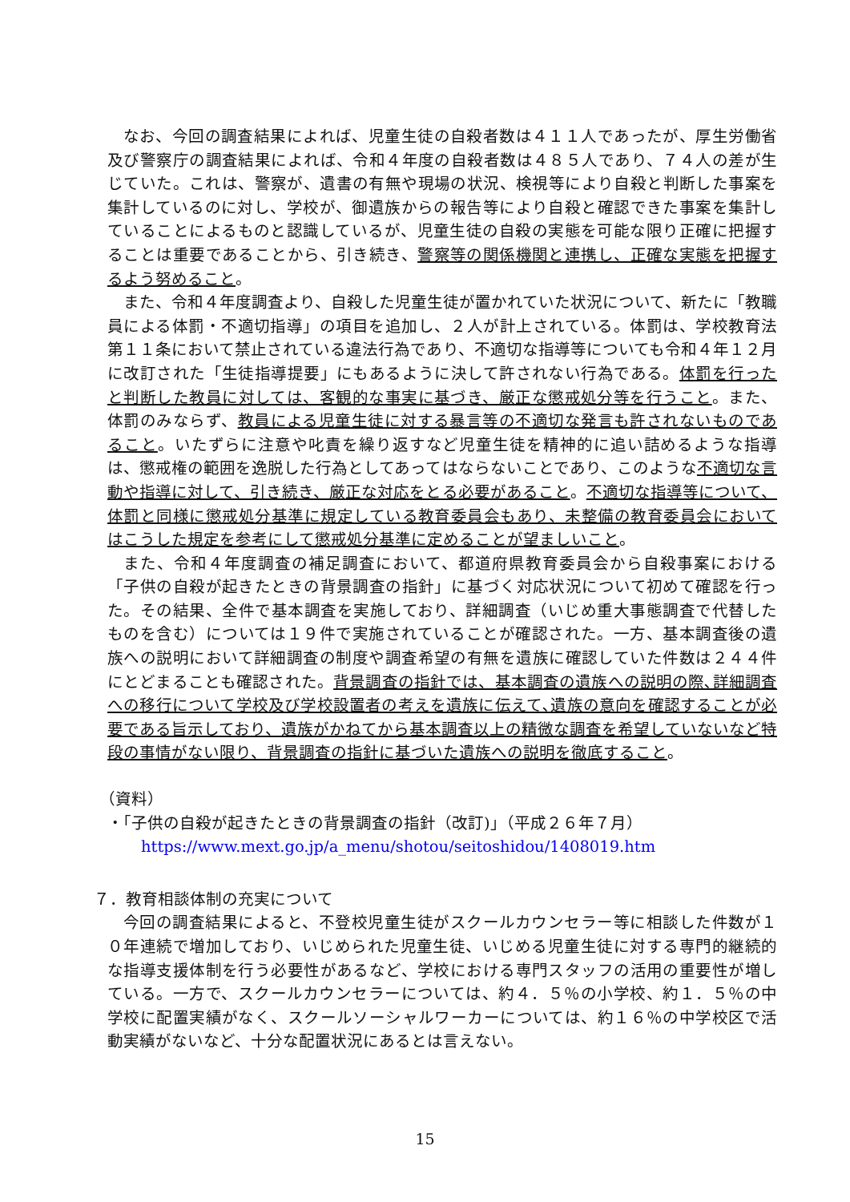なお、今回の調査結果によれば、児童生徒の自殺者数は４１１人であったが、厚生労働省及び警察庁の調査結果によれば、令和４年度の自殺者数は４８５人であり、７４人の差が生じていた。これは、警察が、遺書の有無や現場の状況、検視等により自殺と判断した事案を集計しているのに対し、学校が、御遺族からの報告等により自殺と確認できた事案を集計していることによるものと認識しているが、児童生徒の自殺の実態を可能な限り正確に把握することは重要であることから、引き続き、警察等の関係機関と連携し、正確な実態を把握するよう努めること。
また、令和４年度調査より、自殺した児童生徒が置かれていた状況について、新たに「教職員による体罰・不適切指導」の項目を追加し、２人が計上されている。体罰は、学校教育法第１１条において禁止されている違法行為であり、不適切な指導等についても令和４年１２月に改訂された「生徒指導提要」にもあるように決して許されない行為である。体罰を行ったと判断した教員に対しては、客観的な事実に基づき、厳正な懲戒処分等を行うこと。また、体罰のみならず、教員による児童生徒に対する暴言等の不適切な発言も許されないものであること。いたずらに注意や叱責を繰り返すなど児童生徒を精神的に追い詰めるような指導は、懲戒権の範囲を逸脱した行為としてあってはならないことであり、このような不適切な言動や指導に対して、引き続き、厳正な対応をとる必要があること。不適切な指導等について、体罰と同様に懲戒処分基準に規定している教育委員会もあり、未整備の教育委員会においてはこうした規定を参考にして懲戒処分基準に定めることが望ましいこと。
また、令和４年度調査の補足調査において、都道府県教育委員会から自殺事案における「子供の自殺が起きたときの背景調査の指針」に基づく対応状況について初めて確認を行った。その結果、全件で基本調査を実施しており、詳細調査（いじめ重大事態調査で代替したものを含む）については１９件で実施されていることが確認された。一方、基本調査後の遺族への説明において詳細調査の制度や調査希望の有無を遺族に確認していた件数は２４４件にとどまることも確認された。背景調査の指針では、基本調査の遺族への説明の際､詳細調査への移行について学校及び学校設置者の考えを遺族に伝えて､遺族の意向を確認することが必要である旨示しており、遺族がかねてから基本調査以上の精微な調査を希望していないなど特段の事情がない限り、背景調査の指針に基づいた遺族への説明を徹底すること。
（資料）
・「子供の自殺が起きたときの背景調査の指針（改訂)」（平成２６年７月）
https://www.mext.go.jp/a_menu/shotou/seitoshidou/1408019.htm
７．教育相談体制の充実について
今回の調査結果によると、不登校児童生徒がスクールカウンセラー等に相談した件数が１０年連続で増加しており、いじめられた児童生徒、いじめる児童生徒に対する専門的継続的な指導支援体制を行う必要性があるなど、学校における専門スタッフの活用の重要性が増している。一方で、スクールカウンセラーについては、約４．５％の小学校、約１．５％の中学校に配置実績がなく、スクールソーシャルワーカーについては、約１６％の中学校区で活動実績がないなど、十分な配置状況にあるとは言えない。
15